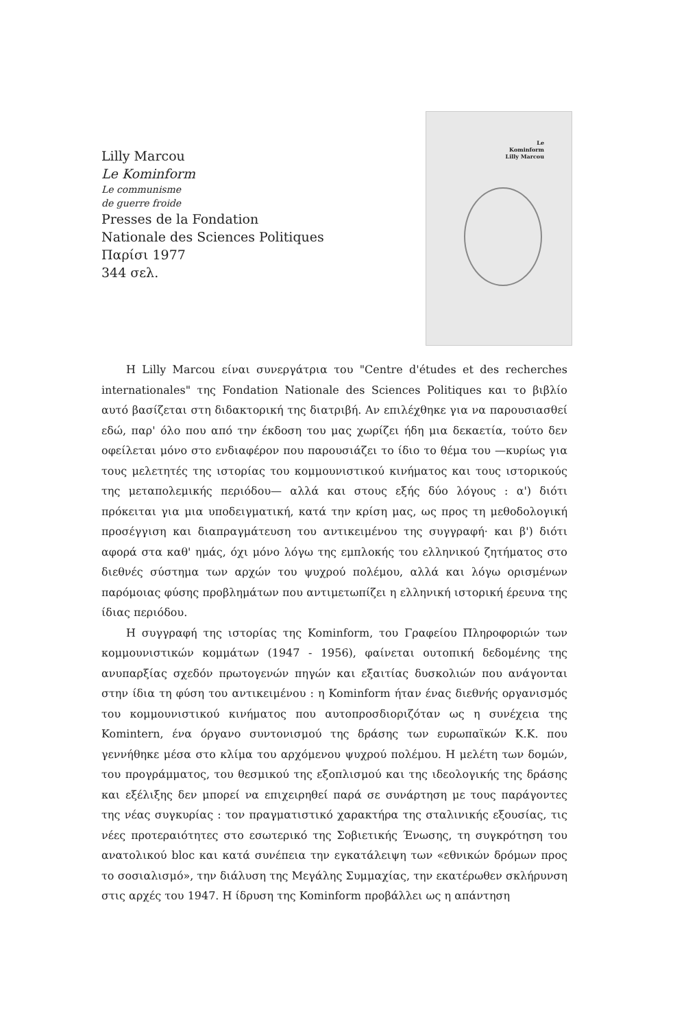Lilly Marcou
Le Kominform
Le communisme
de guerre froide
Presses de la Fondation
Nationale des Sciences Politiques
Παρίσι 1977
344 σελ.
Le
Kominform
Lilly Marcou
Η Lilly Marcou είναι συνεργάτρια του "Centre d'études et des recherches internationales" της Fondation Nationale des Sciences Politiques και το βιβλίο αυτό βασίζεται στη διδακτορική της διατριβή. Αν επιλέχθηκε για να παρουσιασθεί εδώ, παρ' όλο που από την έκδοση του μας χωρίζει ήδη μια δεκαετία, τούτο δεν οφείλεται μόνο στο ενδιαφέρον που παρουσιάζει το ίδιο το θέμα του —κυρίως για τους μελετητές της ιστορίας του κομμουνιστικού κινήματος και τους ιστορικούς της μεταπολεμικής περιόδου— αλλά και στους εξής δύο λόγους : α') διότι πρόκειται για μια υποδειγματική, κατά την κρίση μας, ως προς τη μεθοδολογική προσέγγιση και διαπραγμάτευση του αντικειμένου της συγγραφή· και β') διότι αφορά στα καθ' ημάς, όχι μόνο λόγω της εμπλοκής του ελληνικού ζητήματος στο διεθνές σύστημα των αρχών του ψυχρού πολέμου, αλλά και λόγω ορισμένων παρόμοιας φύσης προβλημάτων που αντιμετωπίζει η ελληνική ιστορική έρευνα της ίδιας περιόδου.
Η συγγραφή της ιστορίας της Kominform, του Γραφείου Πληροφοριών των κομμουνιστικών κομμάτων (1947 - 1956), φαίνεται ουτοπική δεδομένης της ανυπαρξίας σχεδόν πρωτογενών πηγών και εξαιτίας δυσκολιών που ανάγονται στην ίδια τη φύση του αντικειμένου : η Kominform ήταν ένας διεθνής οργανισμός του κομμουνιστικού κινήματος που αυτοπροσδιοριζόταν ως η συνέχεια της Komintern, ένα όργανο συντονισμού της δράσης των ευρωπαϊκών Κ.Κ. που γεννήθηκε μέσα στο κλίμα του αρχόμενου ψυχρού πολέμου. Η μελέτη των δομών, του προγράμματος, του θεσμικού της εξοπλισμού και της ιδεολογικής της δράσης και εξέλιξης δεν μπορεί να επιχειρηθεί παρά σε συνάρτηση με τους παράγοντες της νέας συγκυρίας : τον πραγματιστικό χαρακτήρα της σταλινικής εξουσίας, τις νέες προτεραιότητες στο εσωτερικό της Σοβιετικής Ένωσης, τη συγκρότηση του ανατολικού bloc και κατά συνέπεια την εγκατάλειψη των «εθνικών δρόμων προς το σοσιαλισμό», την διάλυση της Μεγάλης Συμμαχίας, την εκατέρωθεν σκλήρυνση στις αρχές του 1947. Η ίδρυση της Kominform προβάλλει ως η απάντηση